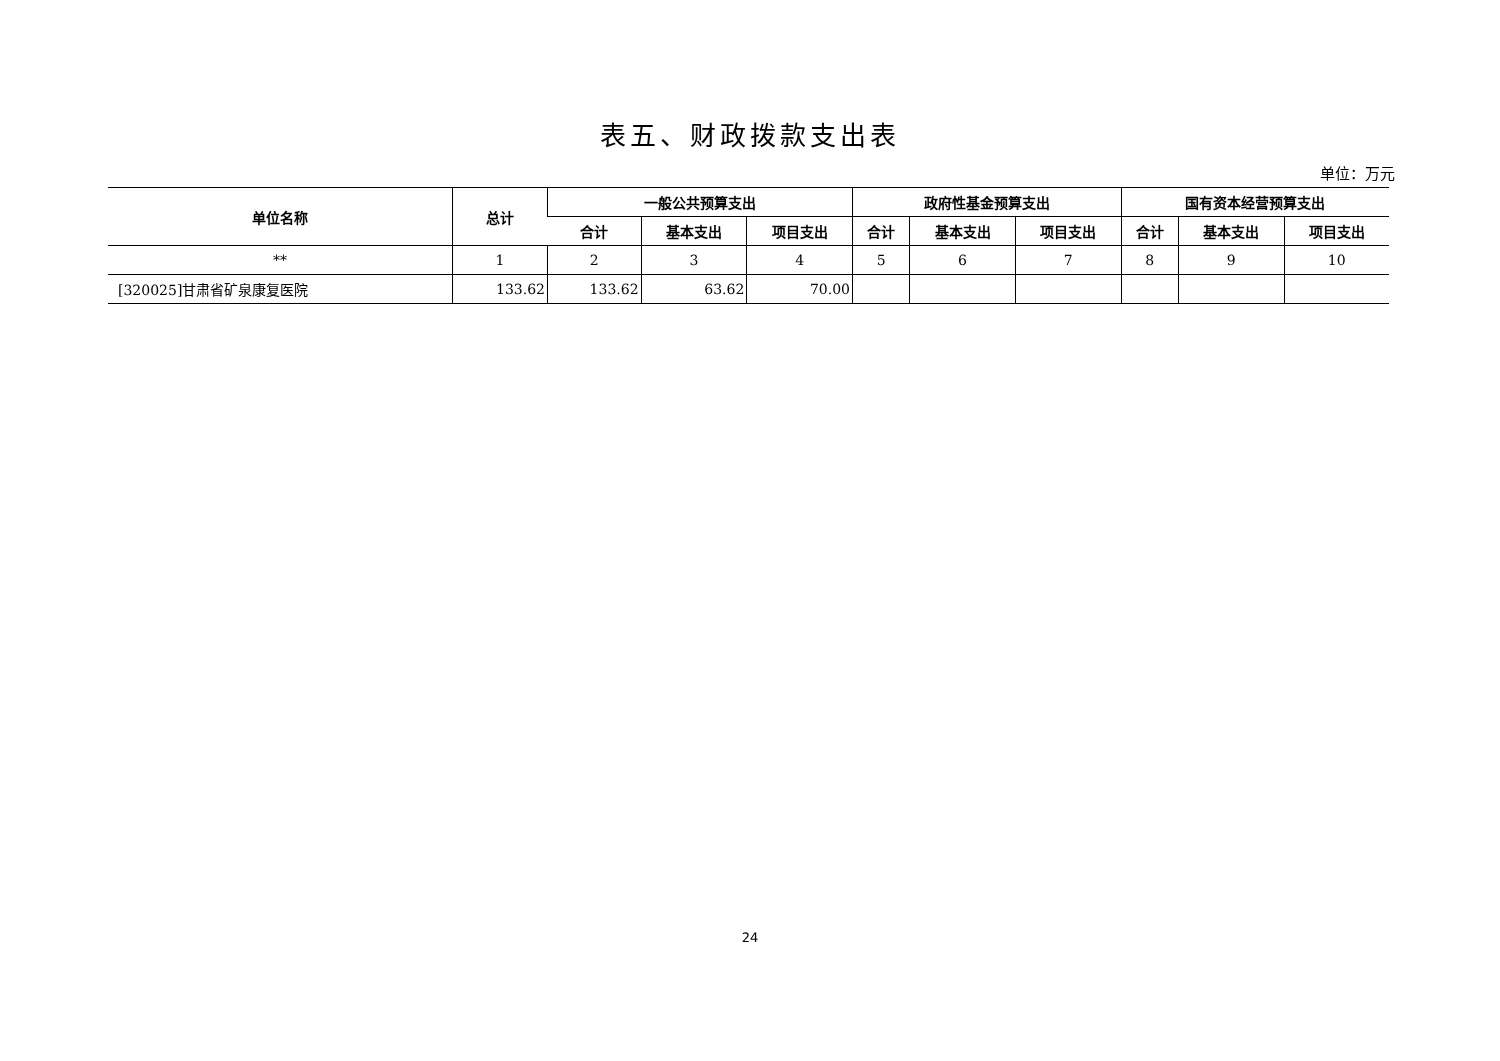表五、财政拨款支出表
单位：万元
| 单位名称 | 总计 | 一般公共预算支出 | | | 政府性基金预算支出 | | | 国有资本经营预算支出 | | |
| --- | --- | --- | --- | --- | --- | --- | --- | --- | --- | --- |
| | | 合计 | 基本支出 | 项目支出 | 合计 | 基本支出 | 项目支出 | 合计 | 基本支出 | 项目支出 |
| ** | 1 | 2 | 3 | 4 | 5 | 6 | 7 | 8 | 9 | 10 |
| [320025]甘肃省矿泉康复医院 | 133.62 | 133.62 | 63.62 | 70.00 | | | | | | |
24